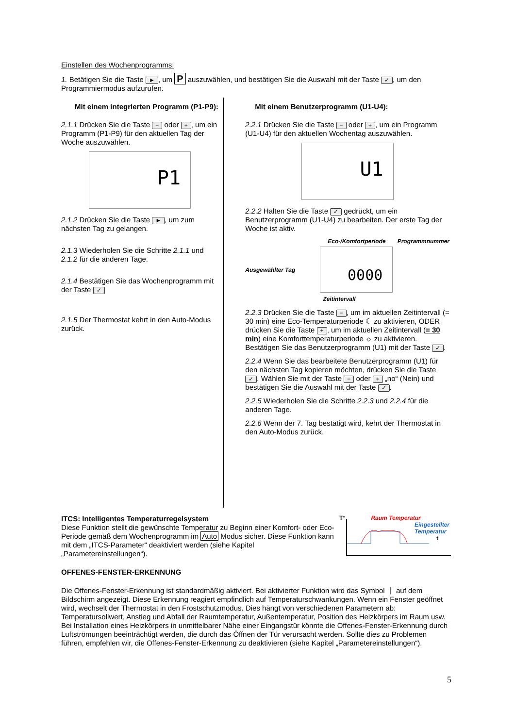Einstellen des Wochenprogramms:
1. Betätigen Sie die Taste ►, um P auszuwählen, und bestätigen Sie die Auswahl mit der Taste ✓, um den Programmiermodus aufzurufen.
Mit einem integrierten Programm (P1-P9):
2.1.1 Drücken Sie die Taste − oder +, um ein Programm (P1-P9) für den aktuellen Tag der Woche auszuwählen.
P1
2.1.2 Drücken Sie die Taste ►, um zum nächsten Tag zu gelangen.
2.1.3 Wiederholen Sie die Schritte 2.1.1 und 2.1.2 für die anderen Tage.
2.1.4 Bestätigen Sie das Wochenprogramm mit der Taste ✓
2.1.5 Der Thermostat kehrt in den Auto-Modus zurück.
Mit einem Benutzerprogramm (U1-U4):
2.2.1 Drücken Sie die Taste − oder +, um ein Programm (U1-U4) für den aktuellen Wochentag auszuwählen.
U1
2.2.2 Halten Sie die Taste ✓ gedrückt, um ein Benutzerprogramm (U1-U4) zu bearbeiten. Der erste Tag der Woche ist aktiv.
Eco-/Komfortperiode Programmnummer
Ausgewählter Tag
0000
Zeitintervall
2.2.3 Drücken Sie die Taste −, um im aktuellen Zeitintervall (= 30 min) eine Eco-Temperaturperiode ☾ zu aktivieren, ODER drücken Sie die Taste +, um im aktuellen Zeitintervall (= 30 min) eine Komforttemperaturperiode ☼ zu aktivieren. Bestätigen Sie das Benutzerprogramm (U1) mit der Taste ✓.
2.2.4 Wenn Sie das bearbeitete Benutzerprogramm (U1) für den nächsten Tag kopieren möchten, drücken Sie die Taste ✓. Wählen Sie mit der Taste − oder + „no“ (Nein) und bestätigen Sie die Auswahl mit der Taste ✓.
2.2.5 Wiederholen Sie die Schritte 2.2.3 und 2.2.4 für die anderen Tage.
2.2.6 Wenn der 7. Tag bestätigt wird, kehrt der Thermostat in den Auto-Modus zurück.
ITCS: Intelligentes Temperaturregelsystem
Diese Funktion stellt die gewünschte Temperatur zu Beginn einer Komfort- oder Eco-Periode gemäß dem Wochenprogramm im Auto Modus sicher. Diese Funktion kann mit dem „ITCS-Parameter“ deaktiviert werden (siehe Kapitel „Parametereinstellungen“).
OFFENES-FENSTER-ERKENNUNG
T° Raum Temperatur
Eingestellter
Temperatur
t
Die Offenes-Fenster-Erkennung ist standardmäßig aktiviert. Bei aktivierter Funktion wird das Symbol ⎾ auf dem Bildschirm angezeigt. Diese Erkennung reagiert empfindlich auf Temperaturschwankungen. Wenn ein Fenster geöffnet wird, wechselt der Thermostat in den Frostschutzmodus. Dies hängt von verschiedenen Parametern ab: Temperatursollwert, Anstieg und Abfall der Raumtemperatur, Außentemperatur, Position des Heizkörpers im Raum usw. Bei Installation eines Heizkörpers in unmittelbarer Nähe einer Eingangstür könnte die Offenes-Fenster-Erkennung durch Luftströmungen beeinträchtigt werden, die durch das Öffnen der Tür verursacht werden. Sollte dies zu Problemen führen, empfehlen wir, die Offenes-Fenster-Erkennung zu deaktivieren (siehe Kapitel „Parametereinstellungen“).
5